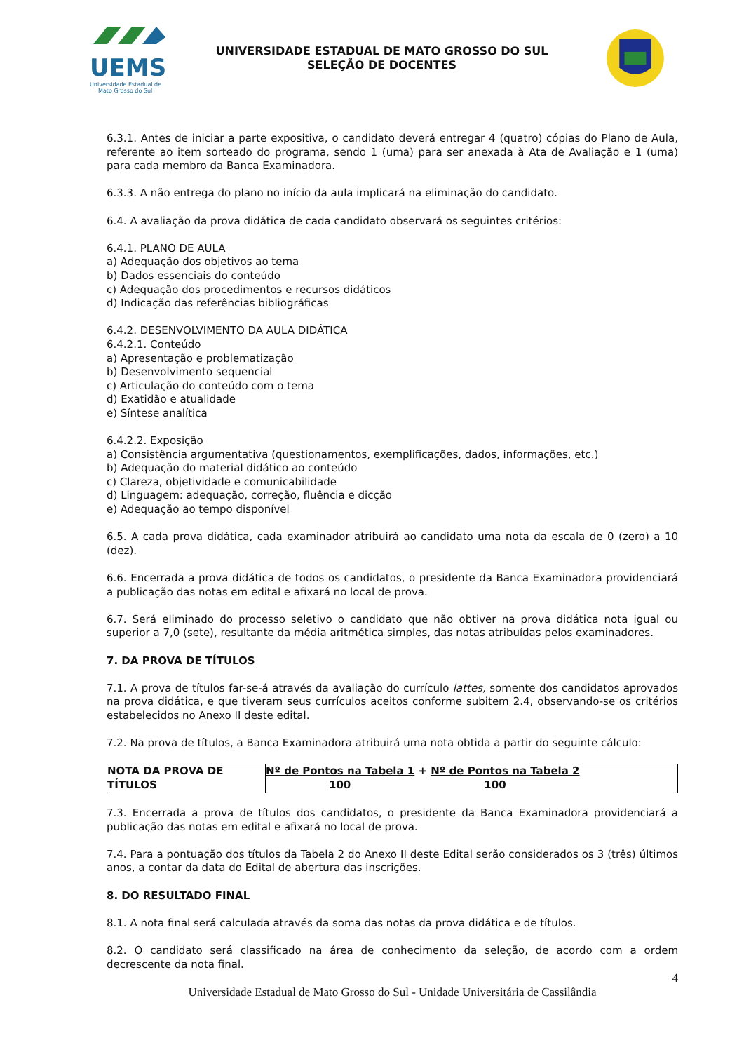UEMS
Universidade Estadual de
Mato Grosso do Sul
UNIVERSIDADE ESTADUAL DE MATO GROSSO DO SUL
SELEÇÃO DE DOCENTES
6.3.1. Antes de iniciar a parte expositiva, o candidato deverá entregar 4 (quatro) cópias do Plano de Aula, referente ao item sorteado do programa, sendo 1 (uma) para ser anexada à Ata de Avaliação e 1 (uma) para cada membro da Banca Examinadora.
6.3.3. A não entrega do plano no início da aula implicará na eliminação do candidato.
6.4. A avaliação da prova didática de cada candidato observará os seguintes critérios:
6.4.1. PLANO DE AULA
a) Adequação dos objetivos ao tema
b) Dados essenciais do conteúdo
c) Adequação dos procedimentos e recursos didáticos
d) Indicação das referências bibliográficas
6.4.2. DESENVOLVIMENTO DA AULA DIDÁTICA
6.4.2.1. Conteúdo
a) Apresentação e problematização
b) Desenvolvimento sequencial
c) Articulação do conteúdo com o tema
d) Exatidão e atualidade
e) Síntese analítica
6.4.2.2. Exposição
a) Consistência argumentativa (questionamentos, exemplificações, dados, informações, etc.)
b) Adequação do material didático ao conteúdo
c) Clareza, objetividade e comunicabilidade
d) Linguagem: adequação, correção, fluência e dicção
e) Adequação ao tempo disponível
6.5. A cada prova didática, cada examinador atribuirá ao candidato uma nota da escala de 0 (zero) a 10 (dez).
6.6. Encerrada a prova didática de todos os candidatos, o presidente da Banca Examinadora providenciará a publicação das notas em edital e afixará no local de prova.
6.7. Será eliminado do processo seletivo o candidato que não obtiver na prova didática nota igual ou superior a 7,0 (sete), resultante da média aritmética simples, das notas atribuídas pelos examinadores.
7. DA PROVA DE TÍTULOS
7.1. A prova de títulos far-se-á através da avaliação do currículo lattes, somente dos candidatos aprovados na prova didática, e que tiveram seus currículos aceitos conforme subitem 2.4, observando-se os critérios estabelecidos no Anexo II deste edital.
7.2. Na prova de títulos, a Banca Examinadora atribuirá uma nota obtida a partir do seguinte cálculo:
| NOTA DA PROVA DE TÍTULOS | Nº de Pontos na Tabela 1 + Nº de Pontos na Tabela 2 100 100 |
7.3. Encerrada a prova de títulos dos candidatos, o presidente da Banca Examinadora providenciará a publicação das notas em edital e afixará no local de prova.
7.4. Para a pontuação dos títulos da Tabela 2 do Anexo II deste Edital serão considerados os 3 (três) últimos anos, a contar da data do Edital de abertura das inscrições.
8. DO RESULTADO FINAL
8.1. A nota final será calculada através da soma das notas da prova didática e de títulos.
8.2. O candidato será classificado na área de conhecimento da seleção, de acordo com a ordem decrescente da nota final.
4
Universidade Estadual de Mato Grosso do Sul - Unidade Universitária de Cassilândia